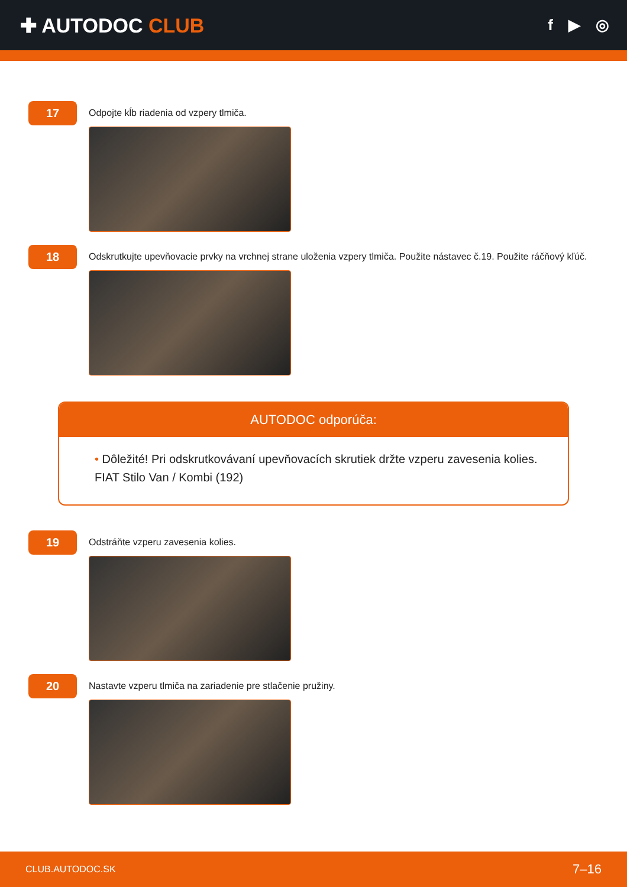✚ AUTODOC CLUB
f ▶ ◎
17
Odpojte kĺb riadenia od vzpery tlmiča.
18
Odskrutkujte upevňovacie prvky na vrchnej strane uloženia vzpery tlmiča. Použite nástavec č.19. Použite ráčňový kľúč.
AUTODOC odporúča:
• Dôležité! Pri odskrutkovávaní upevňovacích skrutiek držte vzperu zavesenia kolies. FIAT Stilo Van / Kombi (192)
19
Odstráňte vzperu zavesenia kolies.
20
Nastavte vzperu tlmiča na zariadenie pre stlačenie pružiny.
CLUB.AUTODOC.SK 7–16